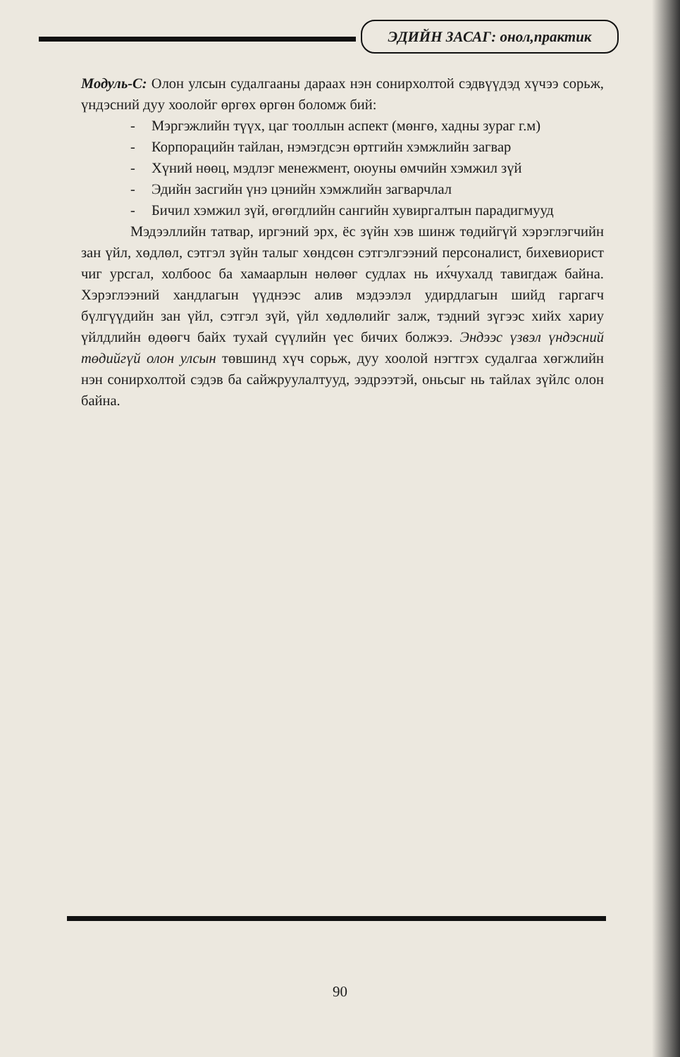ЭДИЙН ЗАСАГ: онол,практик
Модуль-С: Олон улсын судалгааны дараах нэн сонирхолтой сэдвүүдэд хүчээ сорьж, үндэсний дуу хоолойг өргөх өргөн боломж бий:
- Мэргэжлийн түүх, цаг тооллын аспект (мөнгө, хадны зураг г.м)
- Корпорацийн тайлан, нэмэгдсэн өртгийн хэмжлийн загвар
- Хүний нөөц, мэдлэг менежмент, оюуны өмчийн хэмжил зүй
- Эдийн засгийн үнэ цэнийн хэмжлийн загварчлал
- Бичил хэмжил зүй, өгөгдлийн сангийн хувиргалтын парадигмууд
Мэдээллийн татвар, иргэний эрх, ёс зүйн хэв шинж төдийгүй хэрэглэгчийн зан үйл, хөдлөл, сэтгэл зүйн талыг хөндсөн сэтгэлгээний персоналист, бихевиорист чиг урсгал, холбоос ба хамаарлын нөлөөг судлах нь их́чухалд тавигдаж байна. Хэрэглээний хандлагын үүднээс алив мэдээлэл удирдлагын шийд гаргагч бүлгүүдийн зан үйл, сэтгэл зүй, үйл хөдлөлийг залж, тэдний зүгээс хийх хариу үйлдлийн өдөөгч байх тухай сүүлийн үес бичих болжээ. Эндээс үзвэл үндэсний төдийгүй олон улсын төвшинд хүч сорьж, дуу хоолой нэгтгэх судалгаа хөгжлийн нэн сонирхолтой сэдэв ба сайжруулалтууд, ээдрээтэй, оньсыг нь тайлах зүйлс олон байна.
90